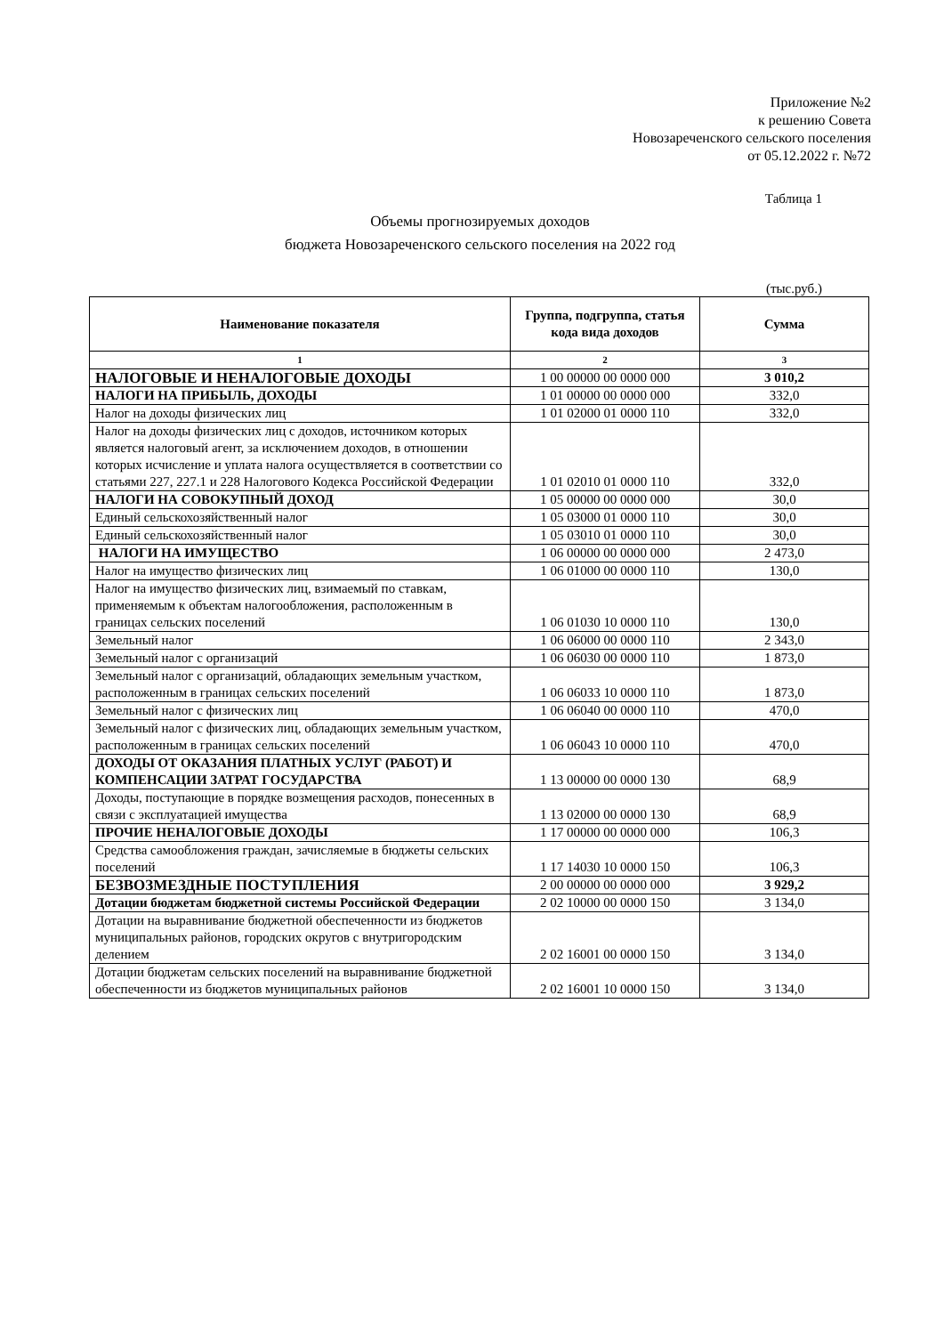Приложение №2
к решению Совета
Новозареченского сельского поселения
от 05.12.2022 г. №72
Таблица 1
Объемы прогнозируемых доходов
бюджета Новозареченского сельского поселения на 2022 год
(тыс.руб.)
| Наименование показателя | Группа, подгруппа, статья кода вида доходов | Сумма |
| --- | --- | --- |
| 1 | 2 | 3 |
| НАЛОГОВЫЕ И НЕНАЛОГОВЫЕ ДОХОДЫ | 1 00 00000 00 0000 000 | 3 010,2 |
| НАЛОГИ НА ПРИБЫЛЬ, ДОХОДЫ | 1 01 00000 00 0000 000 | 332,0 |
| Налог на доходы физических лиц | 1 01 02000 01 0000 110 | 332,0 |
| Налог на доходы физических лиц с доходов, источником которых является налоговый агент, за исключением доходов, в отношении которых исчисление и уплата налога осуществляется в соответствии со статьями 227, 227.1 и 228 Налогового Кодекса Российской Федерации | 1 01 02010 01 0000 110 | 332,0 |
| НАЛОГИ НА СОВОКУПНЫЙ ДОХОД | 1 05 00000 00 0000 000 | 30,0 |
| Единый сельскохозяйственный налог | 1 05 03000 01 0000 110 | 30,0 |
| Единый сельскохозяйственный налог | 1 05 03010 01 0000 110 | 30,0 |
| НАЛОГИ НА ИМУЩЕСТВО | 1 06 00000 00 0000 000 | 2 473,0 |
| Налог на имущество физических лиц | 1 06 01000 00 0000 110 | 130,0 |
| Налог на имущество физических лиц, взимаемый по ставкам, применяемым к объектам налогообложения, расположенным в границах сельских поселений | 1 06 01030 10 0000 110 | 130,0 |
| Земельный налог | 1 06 06000 00 0000 110 | 2 343,0 |
| Земельный налог с организаций | 1 06 06030 00 0000 110 | 1 873,0 |
| Земельный налог с организаций, обладающих земельным участком, расположенным в границах сельских поселений | 1 06 06033 10 0000 110 | 1 873,0 |
| Земельный налог с физических лиц | 1 06 06040 00 0000 110 | 470,0 |
| Земельный налог с физических лиц, обладающих земельным участком, расположенным в границах сельских поселений | 1 06 06043 10 0000 110 | 470,0 |
| ДОХОДЫ ОТ ОКАЗАНИЯ ПЛАТНЫХ УСЛУГ (РАБОТ) И КОМПЕНСАЦИИ ЗАТРАТ ГОСУДАРСТВА | 1 13 00000 00 0000 130 | 68,9 |
| Доходы, поступающие в порядке возмещения расходов, понесенных в связи с эксплуатацией имущества | 1 13 02000 00 0000 130 | 68,9 |
| ПРОЧИЕ НЕНАЛОГОВЫЕ ДОХОДЫ | 1 17 00000 00 0000 000 | 106,3 |
| Средства самообложения граждан, зачисляемые в бюджеты сельских поселений | 1 17 14030 10 0000 150 | 106,3 |
| БЕЗВОЗМЕЗДНЫЕ ПОСТУПЛЕНИЯ | 2 00 00000 00 0000 000 | 3 929,2 |
| Дотации бюджетам бюджетной системы Российской Федерации | 2 02 10000 00 0000 150 | 3 134,0 |
| Дотации на выравнивание бюджетной обеспеченности из бюджетов муниципальных районов, городских округов с внутригородским делением | 2 02 16001 00 0000 150 | 3 134,0 |
| Дотации бюджетам сельских поселений на выравнивание бюджетной обеспеченности из бюджетов муниципальных районов | 2 02 16001 10 0000 150 | 3 134,0 |